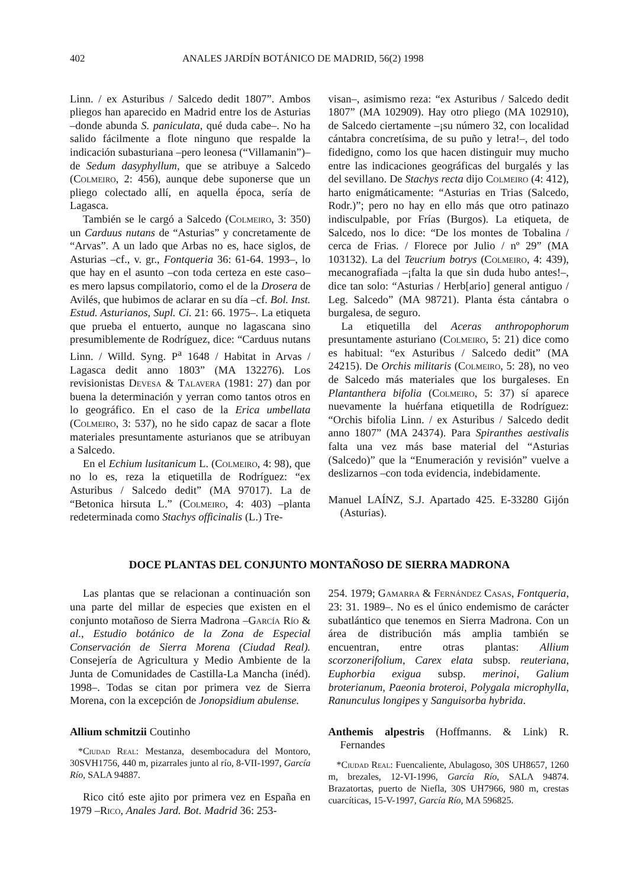402 ANALES JARDÍN BOTÁNICO DE MADRID, 56(2) 1998
Linn. / ex Asturibus / Salcedo dedit 1807”. Ambos pliegos han aparecido en Madrid entre los de Asturias –donde abunda S. paniculata, qué duda cabe–. No ha salido fácilmente a flote ninguno que respalde la indicación subasturiana –pero leonesa (“Villamanin”)– de Sedum dasyphyllum, que se atribuye a Salcedo (Colmeiro, 2: 456), aunque debe suponerse que un pliego colectado allí, en aquella época, sería de Lagasca.
También se le cargó a Salcedo (Colmeiro, 3: 350) un Carduus nutans de “Asturias” y concretamente de “Arvas”. A un lado que Arbas no es, hace siglos, de Asturias –cf., v. gr., Fontqueria 36: 61-64. 1993–, lo que hay en el asunto –con toda certeza en este caso– es mero lapsus compilatorio, como el de la Drosera de Avilés, que hubimos de aclarar en su día –cf. Bol. Inst. Estud. Asturianos, Supl. Ci. 21: 66. 1975–. La etiqueta que prueba el entuerto, aunque no lagascana sino presumiblemente de Rodríguez, dice: “Carduus nutans Linn. / Willd. Syng. P<sup>a</sup> 1648 / Habitat in Arvas / Lagasca dedit anno 1803” (MA 132276). Los revisionistas Devesa & Talavera (1981: 27) dan por buena la determinación y yerran como tantos otros en lo geográfico. En el caso de la Erica umbellata (Colmeiro, 3: 537), no he sido capaz de sacar a flote materiales presuntamente asturianos que se atribuyan a Salcedo.
En el Echium lusitanicum L. (Colmeiro, 4: 98), que no lo es, reza la etiquetilla de Rodríguez: “ex Asturibus / Salcedo dedit” (MA 97017). La de “Betonica hirsuta L.” (Colmeiro, 4: 403) –planta redeterminada como Stachys officinalis (L.) Tre-
visan–, asimismo reza: “ex Asturibus / Salcedo dedit 1807” (MA 102909). Hay otro pliego (MA 102910), de Salcedo ciertamente –¡su número 32, con localidad cántabra concretísima, de su puño y letra!–, del todo fidedigno, como los que hacen distinguir muy mucho entre las indicaciones geográficas del burgalés y las del sevillano. De Stachys recta dijo Colmeiro (4: 412), harto enigmáticamente: “Asturias en Trias (Salcedo, Rodr.)”; pero no hay en ello más que otro patinazo indisculpable, por Frías (Burgos). La etiqueta, de Salcedo, nos lo dice: “De los montes de Tobalina / cerca de Frias. / Florece por Julio / nº 29” (MA 103132). La del Teucrium botrys (Colmeiro, 4: 439), mecanografiada –¡falta la que sin duda hubo antes!–, dice tan solo: “Asturias / Herb[ario] general antiguo / Leg. Salcedo” (MA 98721). Planta ésta cántabra o burgalesa, de seguro.
La etiquetilla del Aceras anthropophorum presuntamente asturiano (Colmeiro, 5: 21) dice como es habitual: “ex Asturibus / Salcedo dedit” (MA 24215). De Orchis militaris (Colmeiro, 5: 28), no veo de Salcedo más materiales que los burgaleses. En Plantanthera bifolia (Colmeiro, 5: 37) sí aparece nuevamente la huérfana etiquetilla de Rodríguez: “Orchis bifolia Linn. / ex Asturibus / Salcedo dedit anno 1807” (MA 24374). Para Spiranthes aestivalis falta una vez más base material del “Asturias (Salcedo)” que la “Enumeración y revisión” vuelve a deslizarnos –con toda evidencia, indebidamente.
Manuel LAÍNZ, S.J. Apartado 425. E-33280 Gijón (Asturias).
DOCE PLANTAS DEL CONJUNTO MONTAÑOSO DE SIERRA MADRONA
Las plantas que se relacionan a continuación son una parte del millar de especies que existen en el conjunto motañoso de Sierra Madrona –García Río & al., Estudio botánico de la Zona de Especial Conservación de Sierra Morena (Ciudad Real). Consejería de Agricultura y Medio Ambiente de la Junta de Comunidades de Castilla-La Mancha (inéd). 1998–. Todas se citan por primera vez de Sierra Morena, con la excepción de Jonopsidium abulense.
Allium schmitzii Coutinho
*Ciudad Real: Mestanza, desembocadura del Montoro, 30SVH1756, 440 m, pizarrales junto al río, 8-VII-1997, García Río, SALA 94887.
Rico citó este ajito por primera vez en España en 1979 –Rico, Anales Jard. Bot. Madrid 36: 253-
254. 1979; Gamarra & Fernández Casas, Fontqueria, 23: 31. 1989–. No es el único endemismo de carácter subatlántico que tenemos en Sierra Madrona. Con un área de distribución más amplia también se encuentran, entre otras plantas: Allium scorzonerifolium, Carex elata subsp. reuteriana, Euphorbia exigua subsp. merinoi, Galium broterianum, Paeonia broteroi, Polygala microphylla, Ranunculus longipes y Sanguisorba hybrida.
Anthemis alpestris (Hoffmanns. & Link) R. Fernandes
*Ciudad Real: Fuencaliente, Abulagoso, 30S UH8657, 1260 m, brezales, 12-VI-1996, García Río, SALA 94874. Brazatortas, puerto de Niefla, 30S UH7966, 980 m, crestas cuarcíticas, 15-V-1997, García Río, MA 596825.